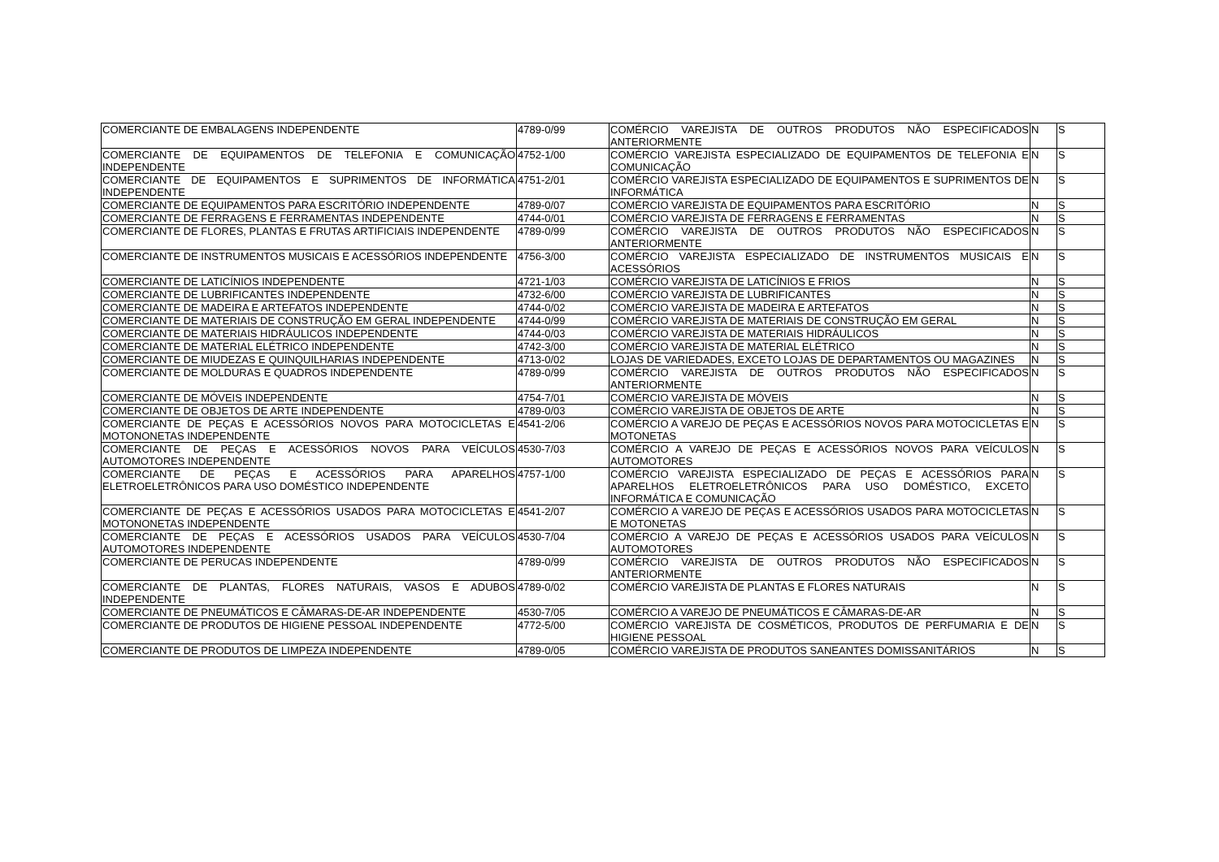| COMERCIANTE DE EMBALAGENS INDEPENDENTE | 4789-0/99 | COMÉRCIO VAREJISTA DE OUTROS PRODUTOS NÃO ESPECIFICADOS ANTERIORMENTE | N | S |
| COMERCIANTE DE EQUIPAMENTOS DE TELEFONIA E COMUNICAÇÃO INDEPENDENTE | 4752-1/00 | COMÉRCIO VAREJISTA ESPECIALIZADO DE EQUIPAMENTOS DE TELEFONIA E COMUNICAÇÃO | N | S |
| COMERCIANTE DE EQUIPAMENTOS E SUPRIMENTOS DE INFORMÁTICA INDEPENDENTE | 4751-2/01 | COMÉRCIO VAREJISTA ESPECIALIZADO DE EQUIPAMENTOS E SUPRIMENTOS DE INFORMÁTICA | N | S |
| COMERCIANTE DE EQUIPAMENTOS PARA ESCRITÓRIO INDEPENDENTE | 4789-0/07 | COMÉRCIO VAREJISTA DE EQUIPAMENTOS PARA ESCRITÓRIO | N | S |
| COMERCIANTE DE FERRAGENS E FERRAMENTAS INDEPENDENTE | 4744-0/01 | COMÉRCIO VAREJISTA DE FERRAGENS E FERRAMENTAS | N | S |
| COMERCIANTE DE FLORES, PLANTAS E FRUTAS ARTIFICIAIS INDEPENDENTE | 4789-0/99 | COMÉRCIO VAREJISTA DE OUTROS PRODUTOS NÃO ESPECIFICADOS ANTERIORMENTE | N | S |
| COMERCIANTE DE INSTRUMENTOS MUSICAIS E ACESSÓRIOS INDEPENDENTE | 4756-3/00 | COMÉRCIO VAREJISTA ESPECIALIZADO DE INSTRUMENTOS MUSICAIS E ACESSÓRIOS | N | S |
| COMERCIANTE DE LATICÍNIOS INDEPENDENTE | 4721-1/03 | COMÉRCIO VAREJISTA DE LATICÍNIOS E FRIOS | N | S |
| COMERCIANTE DE LUBRIFICANTES INDEPENDENTE | 4732-6/00 | COMÉRCIO VAREJISTA DE LUBRIFICANTES | N | S |
| COMERCIANTE DE MADEIRA E ARTEFATOS INDEPENDENTE | 4744-0/02 | COMÉRCIO VAREJISTA DE MADEIRA E ARTEFATOS | N | S |
| COMERCIANTE DE MATERIAIS DE CONSTRUÇÃO EM GERAL INDEPENDENTE | 4744-0/99 | COMÉRCIO VAREJISTA DE MATERIAIS DE CONSTRUÇÃO EM GERAL | N | S |
| COMERCIANTE DE MATERIAIS HIDRÁULICOS INDEPENDENTE | 4744-0/03 | COMÉRCIO VAREJISTA DE MATERIAIS HIDRÁULICOS | N | S |
| COMERCIANTE DE MATERIAL ELÉTRICO INDEPENDENTE | 4742-3/00 | COMÉRCIO VAREJISTA DE MATERIAL ELÉTRICO | N | S |
| COMERCIANTE DE MIUDEZAS E QUINQUILHARIAS INDEPENDENTE | 4713-0/02 | LOJAS DE VARIEDADES, EXCETO LOJAS DE DEPARTAMENTOS OU MAGAZINES | N | S |
| COMERCIANTE DE MOLDURAS E QUADROS INDEPENDENTE | 4789-0/99 | COMÉRCIO VAREJISTA DE OUTROS PRODUTOS NÃO ESPECIFICADOS ANTERIORMENTE | N | S |
| COMERCIANTE DE MÓVEIS INDEPENDENTE | 4754-7/01 | COMÉRCIO VAREJISTA DE MÓVEIS | N | S |
| COMERCIANTE DE OBJETOS DE ARTE INDEPENDENTE | 4789-0/03 | COMÉRCIO VAREJISTA DE OBJETOS DE ARTE | N | S |
| COMERCIANTE DE PEÇAS E ACESSÓRIOS NOVOS PARA MOTOCICLETAS E MOTONONETAS INDEPENDENTE | 4541-2/06 | COMÉRCIO A VAREJO DE PEÇAS E ACESSÓRIOS NOVOS PARA MOTOCICLETAS E MOTONETAS | N | S |
| COMERCIANTE DE PEÇAS E ACESSÓRIOS NOVOS PARA VEÍCULOS AUTOMOTORES INDEPENDENTE | 4530-7/03 | COMÉRCIO A VAREJO DE PEÇAS E ACESSÓRIOS NOVOS PARA VEÍCULOS AUTOMOTORES | N | S |
| COMERCIANTE DE PEÇAS E ACESSÓRIOS PARA APARELHOS ELETROELETRÔNICOS PARA USO DOMÉSTICO INDEPENDENTE | 4757-1/00 | COMÉRCIO VAREJISTA ESPECIALIZADO DE PEÇAS E ACESSÓRIOS PARA APARELHOS ELETROELETRÔNICOS PARA USO DOMÉSTICO, EXCETO INFORMÁTICA E COMUNICAÇÃO | N | S |
| COMERCIANTE DE PEÇAS E ACESSÓRIOS USADOS PARA MOTOCICLETAS E MOTONONETAS INDEPENDENTE | 4541-2/07 | COMÉRCIO A VAREJO DE PEÇAS E ACESSÓRIOS USADOS PARA MOTOCICLETAS E MOTONETAS | N | S |
| COMERCIANTE DE PEÇAS E ACESSÓRIOS USADOS PARA VEÍCULOS AUTOMOTORES INDEPENDENTE | 4530-7/04 | COMÉRCIO A VAREJO DE PEÇAS E ACESSÓRIOS USADOS PARA VEÍCULOS AUTOMOTORES | N | S |
| COMERCIANTE DE PERUCAS INDEPENDENTE | 4789-0/99 | COMÉRCIO VAREJISTA DE OUTROS PRODUTOS NÃO ESPECIFICADOS ANTERIORMENTE | N | S |
| COMERCIANTE DE PLANTAS, FLORES NATURAIS, VASOS E ADUBOS INDEPENDENTE | 4789-0/02 | COMÉRCIO VAREJISTA DE PLANTAS E FLORES NATURAIS | N | S |
| COMERCIANTE DE PNEUMÁTICOS E CÂMARAS-DE-AR INDEPENDENTE | 4530-7/05 | COMÉRCIO A VAREJO DE PNEUMÁTICOS E CÂMARAS-DE-AR | N | S |
| COMERCIANTE DE PRODUTOS DE HIGIENE PESSOAL INDEPENDENTE | 4772-5/00 | COMÉRCIO VAREJISTA DE COSMÉTICOS, PRODUTOS DE PERFUMARIA E DE HIGIENE PESSOAL | N | S |
| COMERCIANTE DE PRODUTOS DE LIMPEZA INDEPENDENTE | 4789-0/05 | COMÉRCIO VAREJISTA DE PRODUTOS SANEANTES DOMISSANITÁRIOS | N | S |